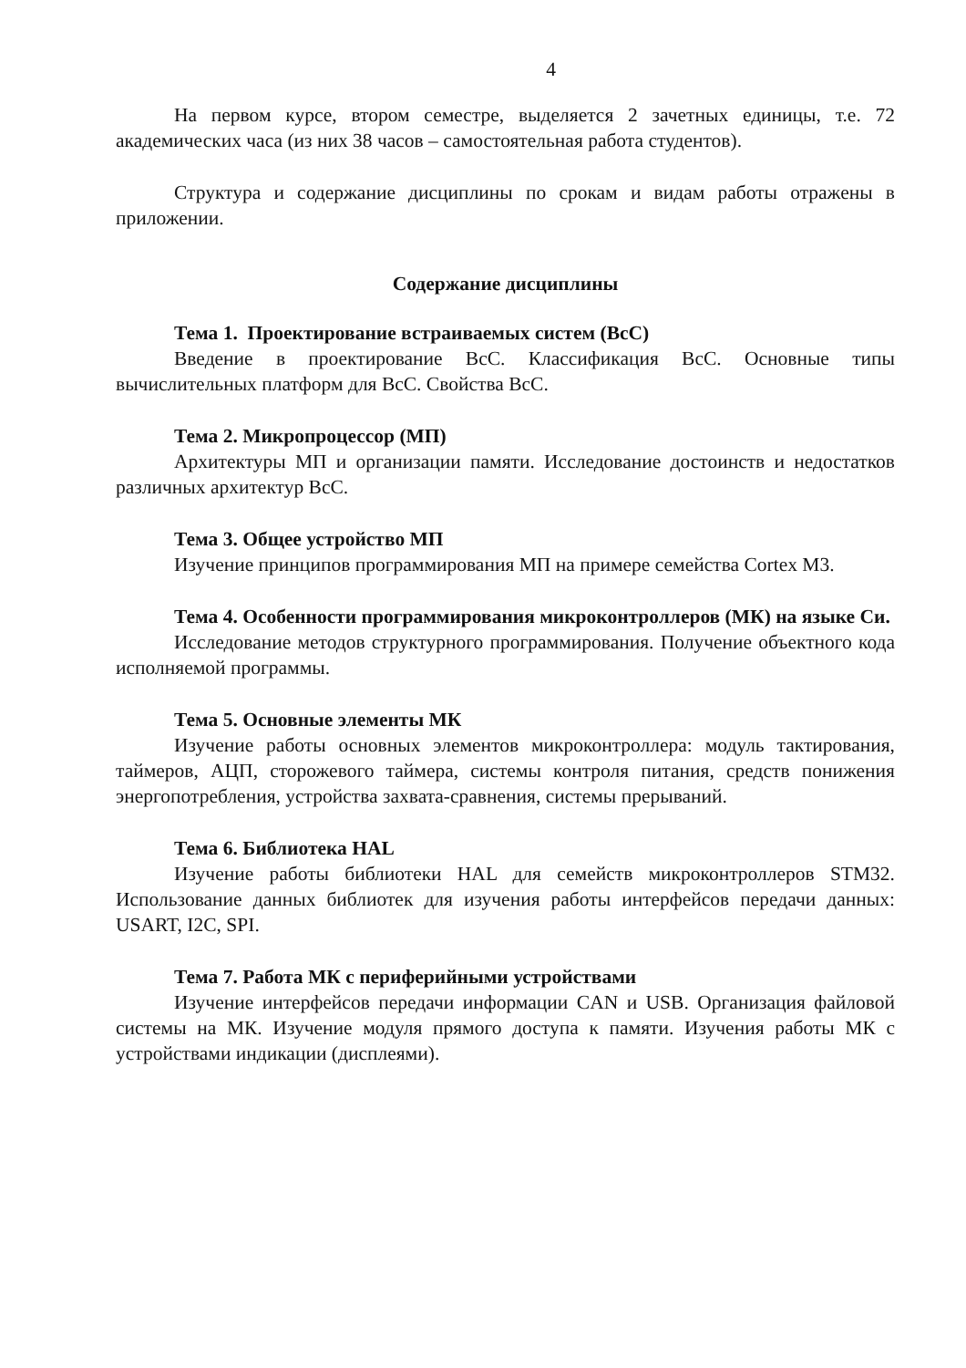4
На первом курсе, втором семестре, выделяется 2 зачетных единицы, т.е. 72 академических часа (из них 38 часов – самостоятельная работа студентов).
Структура и содержание дисциплины по срокам и видам работы отражены в приложении.
Содержание дисциплины
Тема 1. Проектирование встраиваемых систем (ВсС)
Введение в проектирование ВсС. Классификация ВсС. Основные типы вычислительных платформ для ВсС. Свойства ВсС.
Тема 2. Микропроцессор (МП)
Архитектуры МП и организации памяти. Исследование достоинств и недостатков различных архитектур ВсС.
Тема 3. Общее устройство МП
Изучение принципов программирования МП на примере семейства Cortex M3.
Тема 4. Особенности программирования микроконтроллеров (МК) на языке Си.
Исследование методов структурного программирования. Получение объектного кода исполняемой программы.
Тема 5. Основные элементы МК
Изучение работы основных элементов микроконтроллера: модуль тактирования, таймеров, АЦП, сторожевого таймера, системы контроля питания, средств понижения энергопотребления, устройства захвата-сравнения, системы прерываний.
Тема 6. Библиотека HAL
Изучение работы библиотеки HAL для семейств микроконтроллеров STM32. Использование данных библиотек для изучения работы интерфейсов передачи данных: USART, I2C, SPI.
Тема 7. Работа МК с периферийными устройствами
Изучение интерфейсов передачи информации CAN и USB. Организация файловой системы на МК. Изучение модуля прямого доступа к памяти. Изучения работы МК с устройствами индикации (дисплеями).